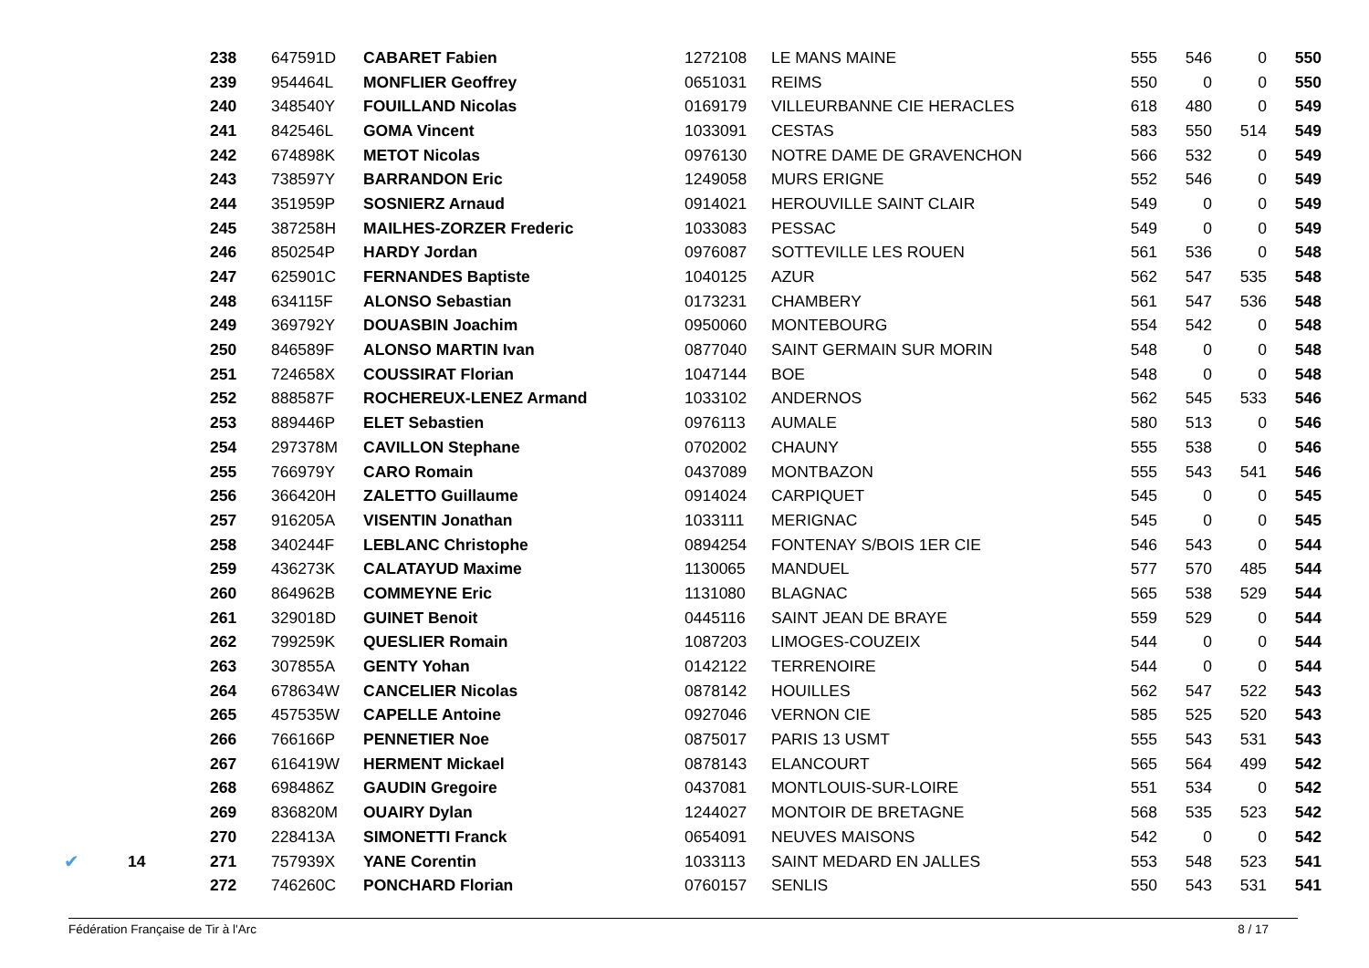| | | 238 | 647591D | CABARET Fabien | 1272108 | LE MANS MAINE | 555 | 546 | 0 | 550 |
| | | 239 | 954464L | MONFLIER Geoffrey | 0651031 | REIMS | 550 | 0 | 0 | 550 |
| | | 240 | 348540Y | FOUILLAND Nicolas | 0169179 | VILLEURBANNE CIE HERACLES | 618 | 480 | 0 | 549 |
| | | 241 | 842546L | GOMA Vincent | 1033091 | CESTAS | 583 | 550 | 514 | 549 |
| | | 242 | 674898K | METOT Nicolas | 0976130 | NOTRE DAME DE GRAVENCHON | 566 | 532 | 0 | 549 |
| | | 243 | 738597Y | BARRANDON Eric | 1249058 | MURS ERIGNE | 552 | 546 | 0 | 549 |
| | | 244 | 351959P | SOSNIERZ Arnaud | 0914021 | HEROUVILLE SAINT CLAIR | 549 | 0 | 0 | 549 |
| | | 245 | 387258H | MAILHES-ZORZER Frederic | 1033083 | PESSAC | 549 | 0 | 0 | 549 |
| | | 246 | 850254P | HARDY Jordan | 0976087 | SOTTEVILLE LES ROUEN | 561 | 536 | 0 | 548 |
| | | 247 | 625901C | FERNANDES Baptiste | 1040125 | AZUR | 562 | 547 | 535 | 548 |
| | | 248 | 634115F | ALONSO Sebastian | 0173231 | CHAMBERY | 561 | 547 | 536 | 548 |
| | | 249 | 369792Y | DOUASBIN Joachim | 0950060 | MONTEBOURG | 554 | 542 | 0 | 548 |
| | | 250 | 846589F | ALONSO MARTIN Ivan | 0877040 | SAINT GERMAIN SUR MORIN | 548 | 0 | 0 | 548 |
| | | 251 | 724658X | COUSSIRAT Florian | 1047144 | BOE | 548 | 0 | 0 | 548 |
| | | 252 | 888587F | ROCHEREUX-LENEZ Armand | 1033102 | ANDERNOS | 562 | 545 | 533 | 546 |
| | | 253 | 889446P | ELET Sebastien | 0976113 | AUMALE | 580 | 513 | 0 | 546 |
| | | 254 | 297378M | CAVILLON Stephane | 0702002 | CHAUNY | 555 | 538 | 0 | 546 |
| | | 255 | 766979Y | CARO Romain | 0437089 | MONTBAZON | 555 | 543 | 541 | 546 |
| | | 256 | 366420H | ZALETTO Guillaume | 0914024 | CARPIQUET | 545 | 0 | 0 | 545 |
| | | 257 | 916205A | VISENTIN Jonathan | 1033111 | MERIGNAC | 545 | 0 | 0 | 545 |
| | | 258 | 340244F | LEBLANC Christophe | 0894254 | FONTENAY S/BOIS 1ER CIE | 546 | 543 | 0 | 544 |
| | | 259 | 436273K | CALATAYUD Maxime | 1130065 | MANDUEL | 577 | 570 | 485 | 544 |
| | | 260 | 864962B | COMMEYNE Eric | 1131080 | BLAGNAC | 565 | 538 | 529 | 544 |
| | | 261 | 329018D | GUINET Benoit | 0445116 | SAINT JEAN DE BRAYE | 559 | 529 | 0 | 544 |
| | | 262 | 799259K | QUESLIER Romain | 1087203 | LIMOGES-COUZEIX | 544 | 0 | 0 | 544 |
| | | 263 | 307855A | GENTY Yohan | 0142122 | TERRENOIRE | 544 | 0 | 0 | 544 |
| | | 264 | 678634W | CANCELIER Nicolas | 0878142 | HOUILLES | 562 | 547 | 522 | 543 |
| | | 265 | 457535W | CAPELLE Antoine | 0927046 | VERNON CIE | 585 | 525 | 520 | 543 |
| | | 266 | 766166P | PENNETIER Noe | 0875017 | PARIS 13 USMT | 555 | 543 | 531 | 543 |
| | | 267 | 616419W | HERMENT Mickael | 0878143 | ELANCOURT | 565 | 564 | 499 | 542 |
| | | 268 | 698486Z | GAUDIN Gregoire | 0437081 | MONTLOUIS-SUR-LOIRE | 551 | 534 | 0 | 542 |
| | | 269 | 836820M | OUAIRY Dylan | 1244027 | MONTOIR DE BRETAGNE | 568 | 535 | 523 | 542 |
| | | 270 | 228413A | SIMONETTI Franck | 0654091 | NEUVES MAISONS | 542 | 0 | 0 | 542 |
| ✔ | 14 | 271 | 757939X | YANE Corentin | 1033113 | SAINT MEDARD EN JALLES | 553 | 548 | 523 | 541 |
| | | 272 | 746260C | PONCHARD Florian | 0760157 | SENLIS | 550 | 543 | 531 | 541 |
Fédération Française de Tir à l'Arc 8 / 17